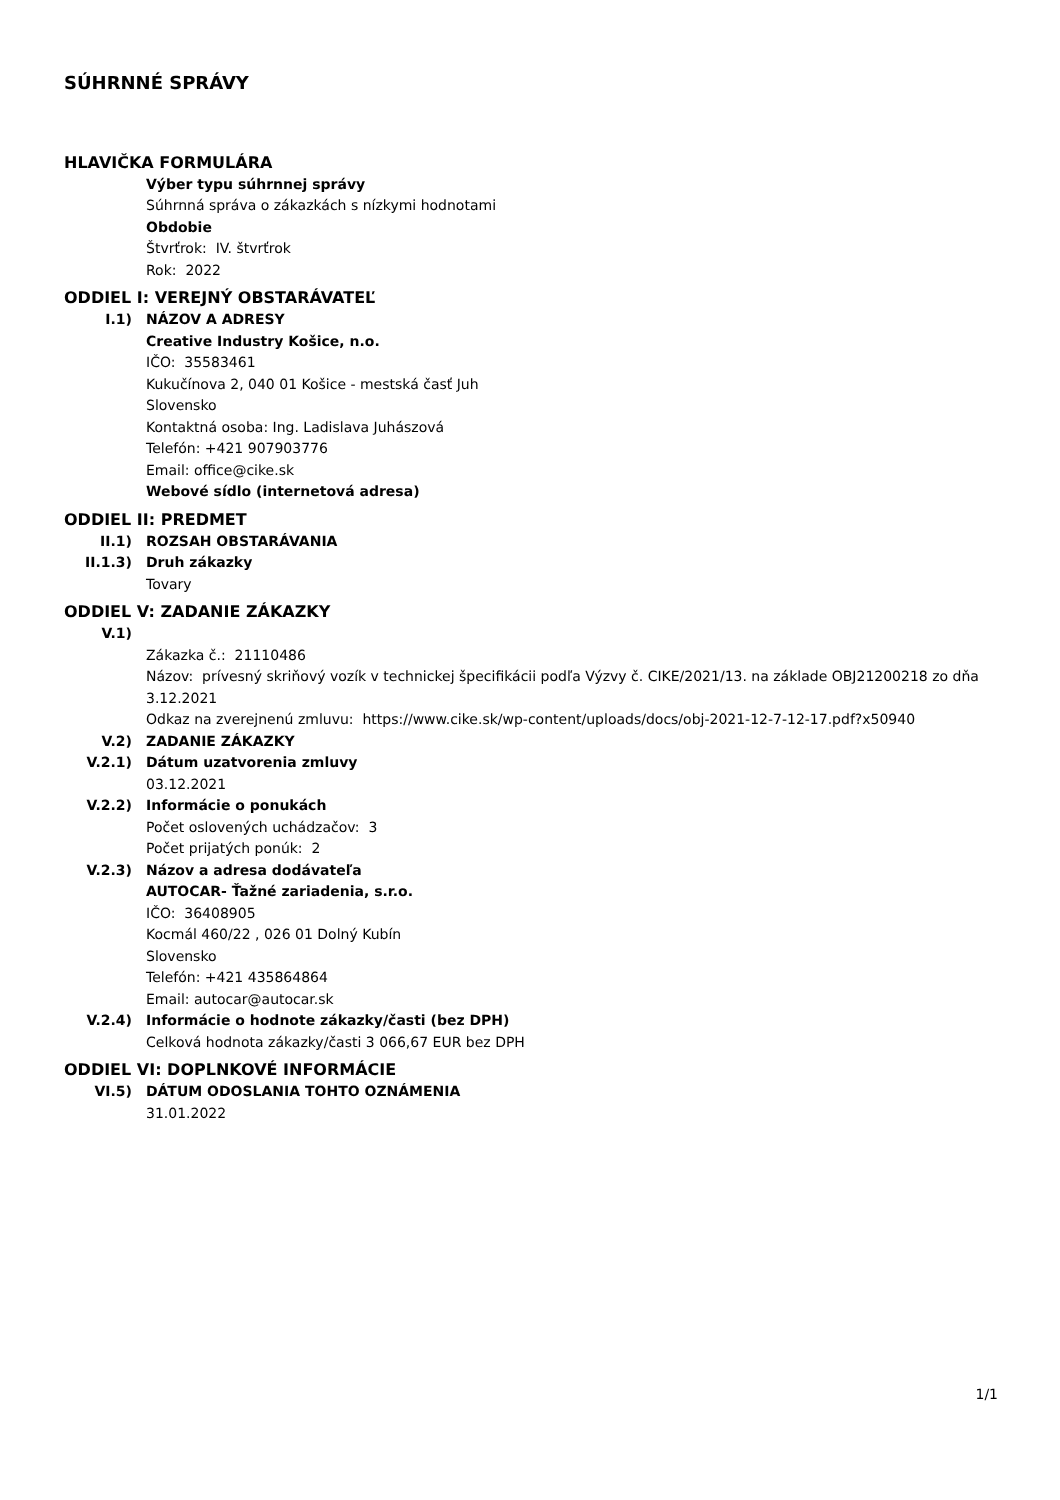SÚHRNNÉ SPRÁVY
HLAVIČKA FORMULÁRA
Výber typu súhrnnej správy
Súhrnná správa o zákazkách s nízkymi hodnotami
Obdobie
Štvrťrok: IV. štvrťrok
Rok: 2022
ODDIEL I: VEREJNÝ OBSTARÁVATEĽ
I.1) NÁZOV A ADRESY
Creative Industry Košice, n.o.
IČO: 35583461
Kukučínova 2, 040 01 Košice - mestská časť Juh
Slovensko
Kontaktná osoba: Ing. Ladislava Juhászová
Telefón: +421 907903776
Email: office@cike.sk
Webové sídlo (internetová adresa)
ODDIEL II: PREDMET
II.1) ROZSAH OBSTARÁVANIA
II.1.3) Druh zákazky
Tovary
ODDIEL V: ZADANIE ZÁKAZKY
V.1) Zákazka č.: 21110486
Názov: prívesný skriňový vozík v technickej špecifikácii podľa Výzvy č. CIKE/2021/13. na základe OBJ21200218 zo dňa 3.12.2021
Odkaz na zverejnenú zmluvu: https://www.cike.sk/wp-content/uploads/docs/obj-2021-12-7-12-17.pdf?x50940
V.2) ZADANIE ZÁKAZKY
V.2.1) Dátum uzatvorenia zmluvy
03.12.2021
V.2.2) Informácie o ponukách
Počet oslovených uchádzačov: 3
Počet prijatých ponúk: 2
V.2.3) Názov a adresa dodávateľa
AUTOCAR- Ťažné zariadenia, s.r.o.
IČO: 36408905
Kocmál 460/22 , 026 01 Dolný Kubín
Slovensko
Telefón: +421 435864864
Email: autocar@autocar.sk
V.2.4) Informácie o hodnote zákazky/časti (bez DPH)
Celková hodnota zákazky/časti 3 066,67 EUR bez DPH
ODDIEL VI: DOPLNKOVÉ INFORMÁCIE
VI.5) DÁTUM ODOSLANIA TOHTO OZNÁMENIA
31.01.2022
1/1